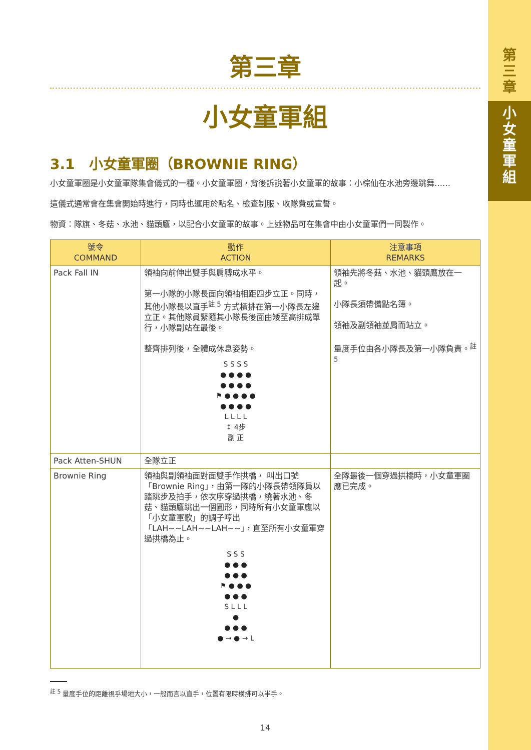第
三
章
小
女
童
軍
組
第三章
小女童軍組
3.1　小女童軍圈（BROWNIE RING）
小女童軍圈是小女童軍隊集會儀式的一種。小女童軍圈，背後訴説著小女童軍的故事：小棕仙在水池旁邊跳舞……
這儀式通常會在集會開始時進行，同時也運用於點名、檢查制服、收隊費或宣誓。
物資：隊旗、冬菇、水池、貓頭鷹，以配合小女童軍的故事。上述物品可在集會中由小女童軍們一同製作。
| 號令 COMMAND | 動作 ACTION | 注意事項 REMARKS |
| --- | --- | --- |
| Pack Fall IN | 領袖向前伸出雙手與肩膊成水平。 第一小隊的小隊長面向領袖相距四步立正。同時，其他小隊長以直手<sup>註 5</sup> 方式橫排在第一小隊長左邊立正。其他隊員緊隨其小隊長後面由矮至高排成單行，小隊副站在最後。 整齊排列後，全體成休息姿勢。 S S S S ● ● ● ● ● ● ● ● ⚑ ● ● ● ● ● ● ● ● L L L L ↕ 4步 副 正 | 領袖先將冬菇、水池、貓頭鷹放在一起。 小隊長須帶備點名簿。 領袖及副領袖並肩而站立。 量度手位由各小隊長及第一小隊負責。<sup>註 5</sup> |
| Pack Atten-SHUN | 全隊立正 | |
| Brownie Ring | 領袖與副領袖面對面雙手作拱橋， 叫出口號「Brownie Ring」，由第一隊的小隊長帶領隊員以踏跳步及拍手，依次序穿過拱橋，繞著水池、冬菇、貓頭鷹跳出一個圓形，同時所有小女童軍應以「小女童軍歌」的調子哼出「LAH~~LAH~~LAH~~」，直至所有小女童軍穿過拱橋為止。 S S S ● ● ● ● ● ● ⚑ ● ● ● ● ● ● S L L L ● ● ● ● ● → ● → L | 全隊最後一個穿過拱橋時，小女童軍圈應已完成。 |
<sup>註 5</sup> 量度手位的距離視乎場地大小，一般而言以直手，位置有限時橫排可以半手。
14